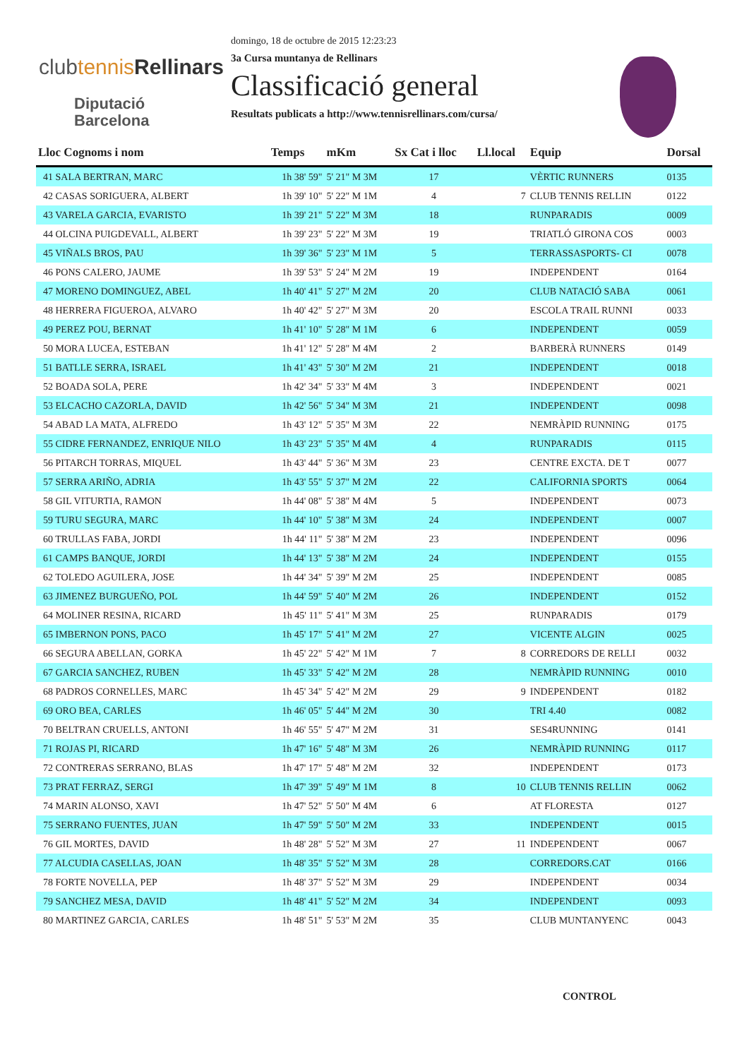clubtennis Rellinars
Diputació
Barcelona
domingo, 18 de octubre de 2015 12:23:23
3a Cursa muntanya de Rellinars
Classificació general
Resultats publicats a http://www.tennisrellinars.com/cursa/
| Lloc Cognoms i nom | Temps | mKm | Sx Cat i lloc | Ll.local | Equip | Dorsal |
| --- | --- | --- | --- | --- | --- | --- |
| 41 SALA BERTRAN, MARC | 1h 38' 59" | 5' 21" M 3M | 17 | | VÈRTIC RUNNERS | 0135 |
| 42 CASAS SORIGUERA, ALBERT | 1h 39' 10" | 5' 22" M 1M | 4 | 7 | CLUB TENNIS RELLIN | 0122 |
| 43 VARELA GARCIA, EVARISTO | 1h 39' 21" | 5' 22" M 3M | 18 | | RUNPARADIS | 0009 |
| 44 OLCINA PUIGDEVALL, ALBERT | 1h 39' 23" | 5' 22" M 3M | 19 | | TRIATLÓ GIRONA COS | 0003 |
| 45 VIÑALS BROS, PAU | 1h 39' 36" | 5' 23" M 1M | 5 | | TERRASSASPORTS- CI | 0078 |
| 46 PONS CALERO, JAUME | 1h 39' 53" | 5' 24" M 2M | 19 | | INDEPENDENT | 0164 |
| 47 MORENO DOMINGUEZ, ABEL | 1h 40' 41" | 5' 27" M 2M | 20 | | CLUB NATACIÓ SABA | 0061 |
| 48 HERRERA FIGUEROA, ALVARO | 1h 40' 42" | 5' 27" M 3M | 20 | | ESCOLA TRAIL RUNNI | 0033 |
| 49 PEREZ POU, BERNAT | 1h 41' 10" | 5' 28" M 1M | 6 | | INDEPENDENT | 0059 |
| 50 MORA LUCEA, ESTEBAN | 1h 41' 12" | 5' 28" M 4M | 2 | | BARBERÀ RUNNERS | 0149 |
| 51 BATLLE SERRA, ISRAEL | 1h 41' 43" | 5' 30" M 2M | 21 | | INDEPENDENT | 0018 |
| 52 BOADA SOLA, PERE | 1h 42' 34" | 5' 33" M 4M | 3 | | INDEPENDENT | 0021 |
| 53 ELCACHO CAZORLA, DAVID | 1h 42' 56" | 5' 34" M 3M | 21 | | INDEPENDENT | 0098 |
| 54 ABAD LA MATA, ALFREDO | 1h 43' 12" | 5' 35" M 3M | 22 | | NEMRÀPID RUNNING | 0175 |
| 55 CIDRE FERNANDEZ, ENRIQUE NILO | 1h 43' 23" | 5' 35" M 4M | 4 | | RUNPARADIS | 0115 |
| 56 PITARCH TORRAS, MIQUEL | 1h 43' 44" | 5' 36" M 3M | 23 | | CENTRE EXCTA. DE T | 0077 |
| 57 SERRA ARIÑO, ADRIA | 1h 43' 55" | 5' 37" M 2M | 22 | | CALIFORNIA SPORTS | 0064 |
| 58 GIL VITURTIA, RAMON | 1h 44' 08" | 5' 38" M 4M | 5 | | INDEPENDENT | 0073 |
| 59 TURU SEGURA, MARC | 1h 44' 10" | 5' 38" M 3M | 24 | | INDEPENDENT | 0007 |
| 60 TRULLAS FABA, JORDI | 1h 44' 11" | 5' 38" M 2M | 23 | | INDEPENDENT | 0096 |
| 61 CAMPS BANQUE, JORDI | 1h 44' 13" | 5' 38" M 2M | 24 | | INDEPENDENT | 0155 |
| 62 TOLEDO AGUILERA, JOSE | 1h 44' 34" | 5' 39" M 2M | 25 | | INDEPENDENT | 0085 |
| 63 JIMENEZ BURGUEÑO, POL | 1h 44' 59" | 5' 40" M 2M | 26 | | INDEPENDENT | 0152 |
| 64 MOLINER RESINA, RICARD | 1h 45' 11" | 5' 41" M 3M | 25 | | RUNPARADIS | 0179 |
| 65 IMBERNON PONS, PACO | 1h 45' 17" | 5' 41" M 2M | 27 | | VICENTE ALGIN | 0025 |
| 66 SEGURA ABELLAN, GORKA | 1h 45' 22" | 5' 42" M 1M | 7 | 8 | CORREDORS DE RELLI | 0032 |
| 67 GARCIA SANCHEZ, RUBEN | 1h 45' 33" | 5' 42" M 2M | 28 | | NEMRÀPID RUNNING | 0010 |
| 68 PADROS CORNELLES, MARC | 1h 45' 34" | 5' 42" M 2M | 29 | 9 | INDEPENDENT | 0182 |
| 69 ORO BEA, CARLES | 1h 46' 05" | 5' 44" M 2M | 30 | | TRI 4.40 | 0082 |
| 70 BELTRAN CRUELLS, ANTONI | 1h 46' 55" | 5' 47" M 2M | 31 | | SES4RUNNING | 0141 |
| 71 ROJAS PI, RICARD | 1h 47' 16" | 5' 48" M 3M | 26 | | NEMRÀPID RUNNING | 0117 |
| 72 CONTRERAS SERRANO, BLAS | 1h 47' 17" | 5' 48" M 2M | 32 | | INDEPENDENT | 0173 |
| 73 PRAT FERRAZ, SERGI | 1h 47' 39" | 5' 49" M 1M | 8 | 10 | CLUB TENNIS RELLIN | 0062 |
| 74 MARIN ALONSO, XAVI | 1h 47' 52" | 5' 50" M 4M | 6 | | AT FLORESTA | 0127 |
| 75 SERRANO FUENTES, JUAN | 1h 47' 59" | 5' 50" M 2M | 33 | | INDEPENDENT | 0015 |
| 76 GIL MORTES, DAVID | 1h 48' 28" | 5' 52" M 3M | 27 | 11 | INDEPENDENT | 0067 |
| 77 ALCUDIA CASELLAS, JOAN | 1h 48' 35" | 5' 52" M 3M | 28 | | CORREDORS.CAT | 0166 |
| 78 FORTE NOVELLA, PEP | 1h 48' 37" | 5' 52" M 3M | 29 | | INDEPENDENT | 0034 |
| 79 SANCHEZ MESA, DAVID | 1h 48' 41" | 5' 52" M 2M | 34 | | INDEPENDENT | 0093 |
| 80 MARTINEZ GARCIA, CARLES | 1h 48' 51" | 5' 53" M 2M | 35 | | CLUB MUNTANYENC | 0043 |
CONTROL